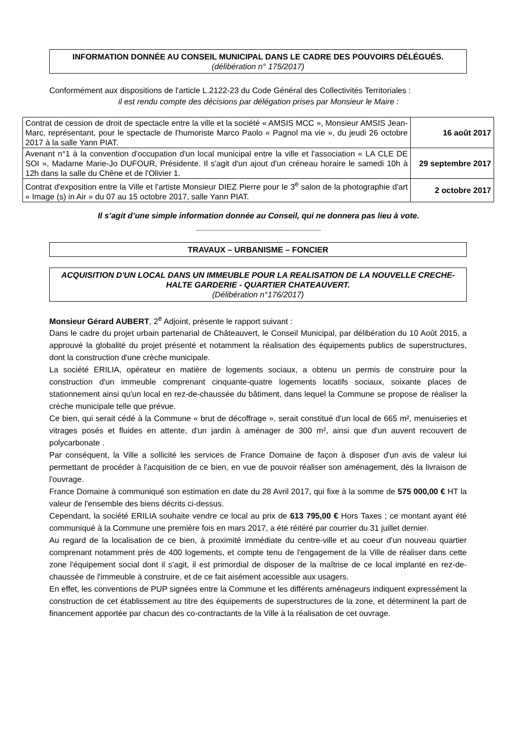INFORMATION DONNÉE AU CONSEIL MUNICIPAL DANS LE CADRE DES POUVOIRS DÉLÉGUÉS. (délibération n° 175/2017)
Conformément aux dispositions de l'article L.2122-23 du Code Général des Collectivités Territoriales :
il est rendu compte des décisions par délégation prises par Monsieur le Maire :
| Contrat de cession de droit de spectacle entre la ville et la société « AMSIS MCC », Monsieur AMSIS Jean-Marc, représentant, pour le spectacle de l'humoriste Marco Paolo « Pagnol ma vie », du jeudi 26 octobre 2017 à la salle Yann PIAT. | 16 août 2017 |
| Avenant n°1 à la convention d'occupation d'un local municipal entre la ville et l'association « LA CLE DE SOI », Madame Marie-Jo DUFOUR, Présidente. Il s'agit d'un ajout d'un créneau horaire le samedi 10h à 12h dans la salle du Chêne et de l'Olivier 1. | 29 septembre 2017 |
| Contrat d'exposition entre la Ville et l'artiste Monsieur DIEZ Pierre pour le 3<sup>e</sup> salon de la photographie d'art « Image (s) in Air » du 07 au 15 octobre 2017, salle Yann PIAT. | 2 octobre 2017 |
Il s’agit d’une simple information donnée au Conseil, qui ne donnera pas lieu à vote.
____________________________
TRAVAUX – URBANISME – FONCIER
ACQUISITION D'UN LOCAL DANS UN IMMEUBLE POUR LA REALISATION DE LA NOUVELLE CRECHE-HALTE GARDERIE - QUARTIER CHATEAUVERT.
(Délibération n°176/2017)
Monsieur Gérard AUBERT, 2<sup>e</sup> Adjoint, présente le rapport suivant :
Dans le cadre du projet urbain partenarial de Châteauvert, le Conseil Municipal, par délibération du 10 Août 2015, a approuvé la globalité du projet présenté et notamment la réalisation des équipements publics de superstructures, dont la construction d'une crèche municipale.
La société ERILIA, opérateur en matière de logements sociaux, a obtenu un permis de construire pour la construction d'un immeuble comprenant cinquante-quatre logements locatifs sociaux, soixante places de stationnement ainsi qu'un local en rez-de-chaussée du bâtiment, dans lequel la Commune se propose de réaliser la crèche municipale telle que prévue.
Ce bien, qui serait cédé à la Commune « brut de décoffrage », serait constitué d'un local de 665 m², menuiseries et vitrages posés et fluides en attente, d'un jardin à aménager de 300 m², ainsi que d'un auvent recouvert de polycarbonate .
Par conséquent, la Ville a sollicité les services de France Domaine de façon à disposer d'un avis de valeur lui permettant de procéder à l'acquisition de ce bien, en vue de pouvoir réaliser son aménagement, dès la livraison de l'ouvrage.
France Domaine à communiqué son estimation en date du 28 Avril 2017, qui fixe à la somme de 575 000,00 € HT la valeur de l'ensemble des biens décrits ci-dessus.
Cependant, la société ERILIA souhaite vendre ce local au prix de 613 795,00 € Hors Taxes ; ce montant ayant été communiqué à la Commune une première fois en mars 2017, a été réitéré par courrier du 31 juillet dernier.
Au regard de la localisation de ce bien, à proximité immédiate du centre-ville et au coeur d'un nouveau quartier comprenant notamment près de 400 logements, et compte tenu de l'engagement de la Ville de réaliser dans cette zone l'équipement social dont il s'agit, il est primordial de disposer de la maîtrise de ce local implanté en rez-de-chaussée de l'immeuble à construire, et de ce fait aisément accessible aux usagers.
En effet, les conventions de PUP signées entre la Commune et les différents aménageurs indiquent expressément la construction de cet établissement au titre des équipements de superstructures de la zone, et déterminent la part de financement apportée par chacun des co-contractants de la Ville à la réalisation de cet ouvrage.